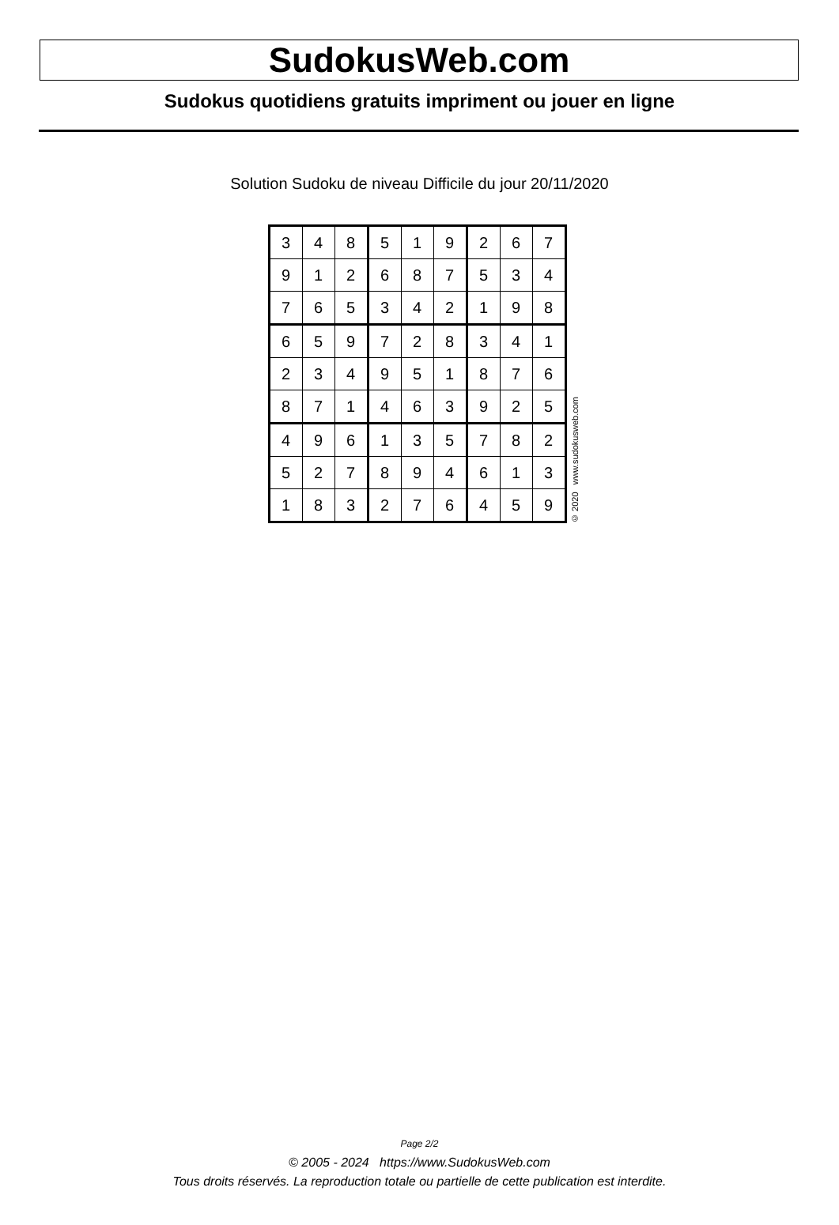SudokusWeb.com
Sudokus quotidiens gratuits impriment ou jouer en ligne
Solution Sudoku de niveau Difficile du jour 20/11/2020
| 3 | 4 | 8 | 5 | 1 | 9 | 2 | 6 | 7 |
| 9 | 1 | 2 | 6 | 8 | 7 | 5 | 3 | 4 |
| 7 | 6 | 5 | 3 | 4 | 2 | 1 | 9 | 8 |
| 6 | 5 | 9 | 7 | 2 | 8 | 3 | 4 | 1 |
| 2 | 3 | 4 | 9 | 5 | 1 | 8 | 7 | 6 |
| 8 | 7 | 1 | 4 | 6 | 3 | 9 | 2 | 5 |
| 4 | 9 | 6 | 1 | 3 | 5 | 7 | 8 | 2 |
| 5 | 2 | 7 | 8 | 9 | 4 | 6 | 1 | 3 |
| 1 | 8 | 3 | 2 | 7 | 6 | 4 | 5 | 9 |
© 2020 www.sudokusweb.com
Page 2/2
© 2005 - 2024 https://www.SudokusWeb.com
Tous droits réservés. La reproduction totale ou partielle de cette publication est interdite.